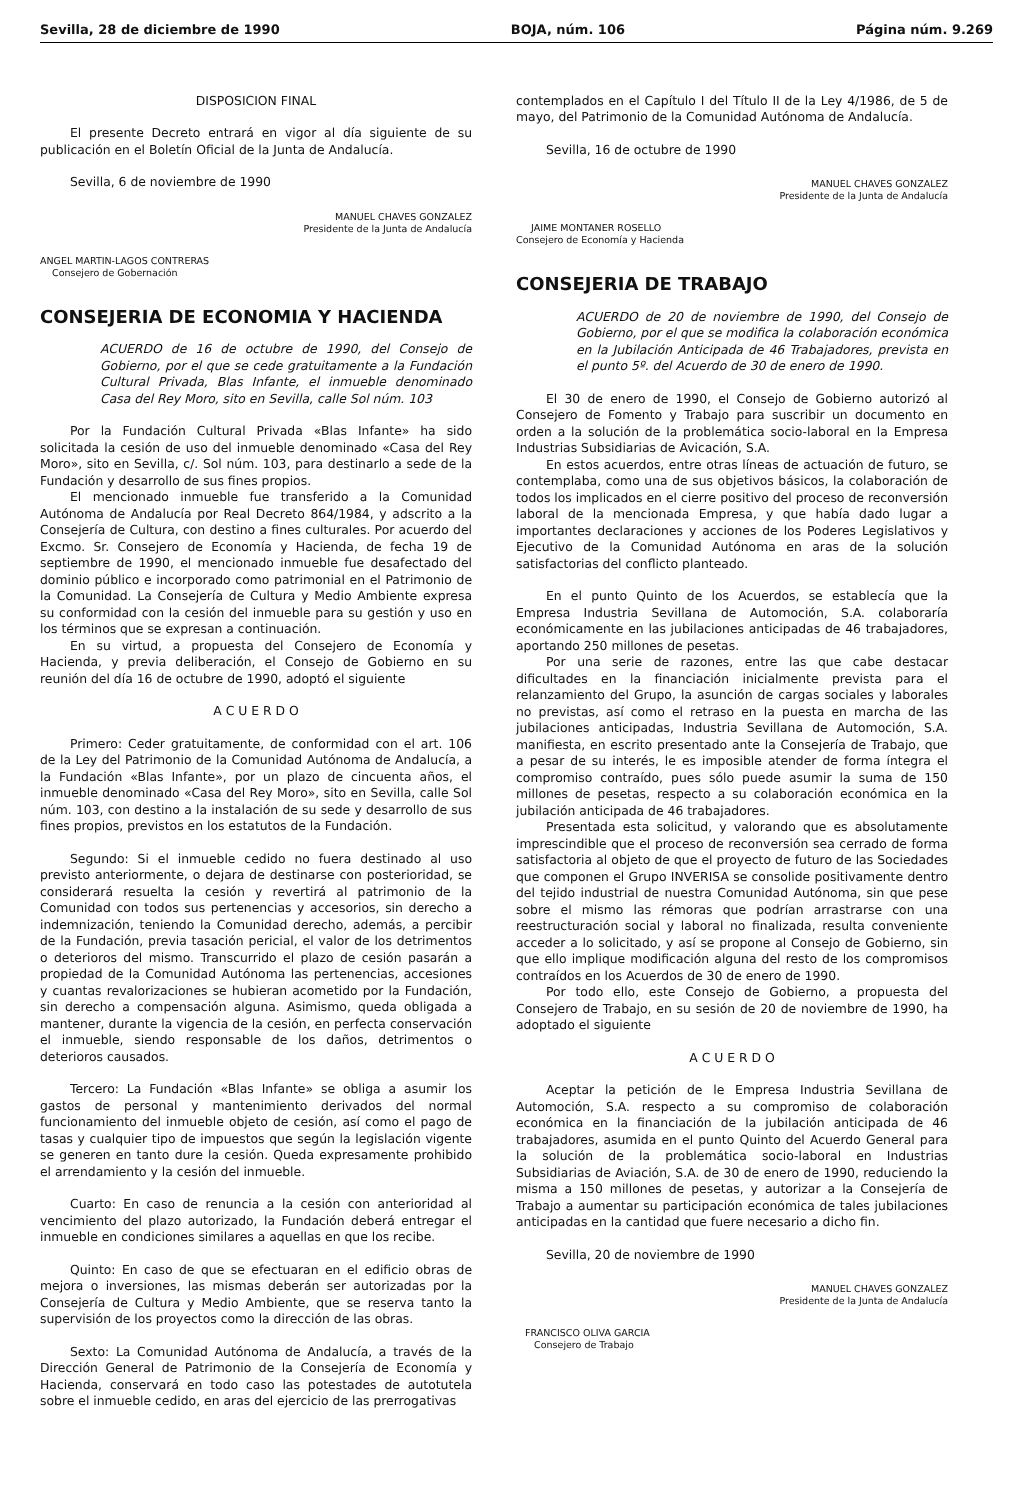Sevilla, 28 de diciembre de 1990 BOJA, núm. 106 Página núm. 9.269
DISPOSICION FINAL
El presente Decreto entrará en vigor al día siguiente de su publicación en el Boletín Oficial de la Junta de Andalucía.
Sevilla, 6 de noviembre de 1990
MANUEL CHAVES GONZALEZ
Presidente de la Junta de Andalucía
ANGEL MARTIN-LAGOS CONTRERAS
Consejero de Gobernación
CONSEJERIA DE ECONOMIA Y HACIENDA
ACUERDO de 16 de octubre de 1990, del Consejo de Gobierno, por el que se cede gratuitamente a la Fundación Cultural Privada, Blas Infante, el inmueble denominado Casa del Rey Moro, sito en Sevilla, calle Sol núm. 103
Por la Fundación Cultural Privada «Blas Infante» ha sido solicitada la cesión de uso del inmueble denominado «Casa del Rey Moro», sito en Sevilla, c/. Sol núm. 103, para destinarlo a sede de la Fundación y desarrollo de sus fines propios.
El mencionado inmueble fue transferido a la Comunidad Autónoma de Andalucía por Real Decreto 864/1984, y adscrito a la Consejería de Cultura, con destino a fines culturales. Por acuerdo del Excmo. Sr. Consejero de Economía y Hacienda, de fecha 19 de septiembre de 1990, el mencionado inmueble fue desafectado del dominio público e incorporado como patrimonial en el Patrimonio de la Comunidad. La Consejería de Cultura y Medio Ambiente expresa su conformidad con la cesión del inmueble para su gestión y uso en los términos que se expresan a continuación.
En su virtud, a propuesta del Consejero de Economía y Hacienda, y previa deliberación, el Consejo de Gobierno en su reunión del día 16 de octubre de 1990, adoptó el siguiente
A C U E R D O
Primero: Ceder gratuitamente, de conformidad con el art. 106 de la Ley del Patrimonio de la Comunidad Autónoma de Andalucía, a la Fundación «Blas Infante», por un plazo de cincuenta años, el inmueble denominado «Casa del Rey Moro», sito en Sevilla, calle Sol núm. 103, con destino a la instalación de su sede y desarrollo de sus fines propios, previstos en los estatutos de la Fundación.
Segundo: Si el inmueble cedido no fuera destinado al uso previsto anteriormente, o dejara de destinarse con posterioridad, se considerará resuelta la cesión y revertirá al patrimonio de la Comunidad con todos sus pertenencias y accesorios, sin derecho a indemnización, teniendo la Comunidad derecho, además, a percibir de la Fundación, previa tasación pericial, el valor de los detrimentos o deterioros del mismo. Transcurrido el plazo de cesión pasarán a propiedad de la Comunidad Autónoma las pertenencias, accesiones y cuantas revalorizaciones se hubieran acometido por la Fundación, sin derecho a compensación alguna. Asimismo, queda obligada a mantener, durante la vigencia de la cesión, en perfecta conservación el inmueble, siendo responsable de los daños, detrimentos o deterioros causados.
Tercero: La Fundación «Blas Infante» se obliga a asumir los gastos de personal y mantenimiento derivados del normal funcionamiento del inmueble objeto de cesión, así como el pago de tasas y cualquier tipo de impuestos que según la legislación vigente se generen en tanto dure la cesión. Queda expresamente prohibido el arrendamiento y la cesión del inmueble.
Cuarto: En caso de renuncia a la cesión con anterioridad al vencimiento del plazo autorizado, la Fundación deberá entregar el inmueble en condiciones similares a aquellas en que los recibe.
Quinto: En caso de que se efectuaran en el edificio obras de mejora o inversiones, las mismas deberán ser autorizadas por la Consejería de Cultura y Medio Ambiente, que se reserva tanto la supervisión de los proyectos como la dirección de las obras.
Sexto: La Comunidad Autónoma de Andalucía, a través de la Dirección General de Patrimonio de la Consejería de Economía y Hacienda, conservará en todo caso las potestades de autotutela sobre el inmueble cedido, en aras del ejercicio de las prerrogativas
contemplados en el Capítulo I del Título II de la Ley 4/1986, de 5 de mayo, del Patrimonio de la Comunidad Autónoma de Andalucía.
Sevilla, 16 de octubre de 1990
MANUEL CHAVES GONZALEZ
Presidente de la Junta de Andalucía
JAIME MONTANER ROSELLO
Consejero de Economía y Hacienda
CONSEJERIA DE TRABAJO
ACUERDO de 20 de noviembre de 1990, del Consejo de Gobierno, por el que se modifica la colaboración económica en la Jubilación Anticipada de 46 Trabajadores, prevista en el punto 5º. del Acuerdo de 30 de enero de 1990.
El 30 de enero de 1990, el Consejo de Gobierno autorizó al Consejero de Fomento y Trabajo para suscribir un documento en orden a la solución de la problemática socio-laboral en la Empresa Industrias Subsidiarias de Avicación, S.A.
En estos acuerdos, entre otras líneas de actuación de futuro, se contemplaba, como una de sus objetivos básicos, la colaboración de todos los implicados en el cierre positivo del proceso de reconversión laboral de la mencionada Empresa, y que había dado lugar a importantes declaraciones y acciones de los Poderes Legislativos y Ejecutivo de la Comunidad Autónoma en aras de la solución satisfactorias del conflicto planteado.
En el punto Quinto de los Acuerdos, se establecía que la Empresa Industria Sevillana de Automoción, S.A. colaboraría económicamente en las jubilaciones anticipadas de 46 trabajadores, aportando 250 millones de pesetas.
Por una serie de razones, entre las que cabe destacar dificultades en la financiación inicialmente prevista para el relanzamiento del Grupo, la asunción de cargas sociales y laborales no previstas, así como el retraso en la puesta en marcha de las jubilaciones anticipadas, Industria Sevillana de Automoción, S.A. manifiesta, en escrito presentado ante la Consejería de Trabajo, que a pesar de su interés, le es imposible atender de forma íntegra el compromiso contraído, pues sólo puede asumir la suma de 150 millones de pesetas, respecto a su colaboración económica en la jubilación anticipada de 46 trabajadores.
Presentada esta solicitud, y valorando que es absolutamente imprescindible que el proceso de reconversión sea cerrado de forma satisfactoria al objeto de que el proyecto de futuro de las Sociedades que componen el Grupo INVERISA se consolide positivamente dentro del tejido industrial de nuestra Comunidad Autónoma, sin que pese sobre el mismo las rémoras que podrían arrastrarse con una reestructuración social y laboral no finalizada, resulta conveniente acceder a lo solicitado, y así se propone al Consejo de Gobierno, sin que ello implique modificación alguna del resto de los compromisos contraídos en los Acuerdos de 30 de enero de 1990.
Por todo ello, este Consejo de Gobierno, a propuesta del Consejero de Trabajo, en su sesión de 20 de noviembre de 1990, ha adoptado el siguiente
A C U E R D O
Aceptar la petición de le Empresa Industria Sevillana de Automoción, S.A. respecto a su compromiso de colaboración económica en la financiación de la jubilación anticipada de 46 trabajadores, asumida en el punto Quinto del Acuerdo General para la solución de la problemática socio-laboral en Industrias Subsidiarias de Aviación, S.A. de 30 de enero de 1990, reduciendo la misma a 150 millones de pesetas, y autorizar a la Consejería de Trabajo a aumentar su participación económica de tales jubilaciones anticipadas en la cantidad que fuere necesario a dicho fin.
Sevilla, 20 de noviembre de 1990
MANUEL CHAVES GONZALEZ
Presidente de la Junta de Andalucía
FRANCISCO OLIVA GARCIA
Consejero de Trabajo